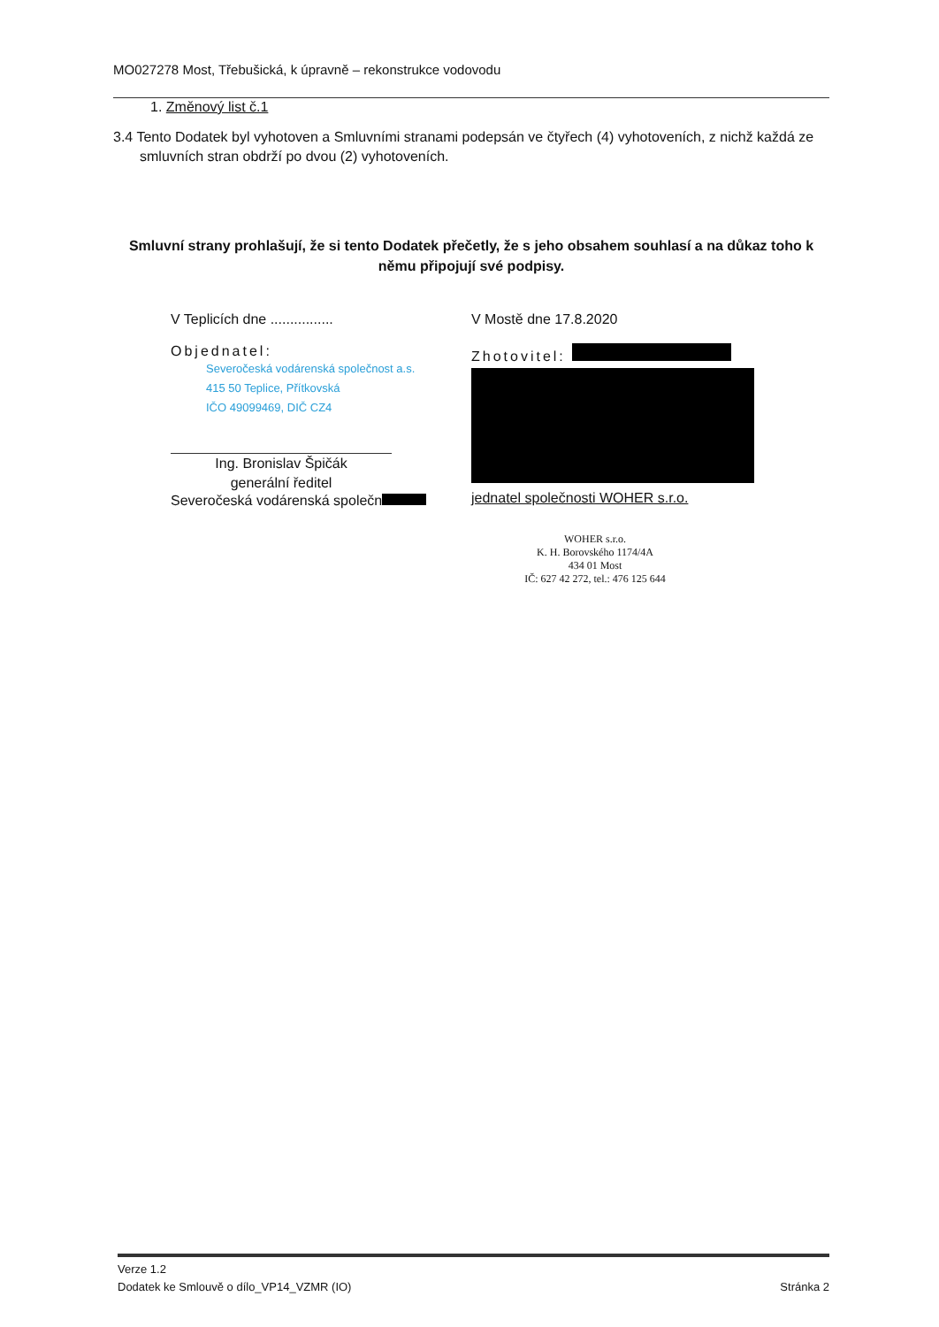MO027278 Most, Třebušická, k úpravně – rekonstrukce vodovodu
1. Změnový list č.1
3.4 Tento Dodatek byl vyhotoven a Smluvními stranami podepsán ve čtyřech (4) vyhotoveních, z nichž každá ze smluvních stran obdrží po dvou (2) vyhotoveních.
Smluvní strany prohlašují, že si tento Dodatek přečetly, že s jeho obsahem souhlasí a na důkaz toho k němu připojují své podpisy.
V Teplicích dne ................
Objednatel:
Severočeská vodárenská společnost a.s.
415 50 Teplice, Přítkovská
IČO 49099469, DIČ CZ4
Ing. Bronislav Špičák
generální ředitel
Severočeská vodárenská společn
V Mostě dne 17.8.2020
Zhotovitel:
jednatel společnosti WOHER s.r.o.
WOHER s.r.o.
K. H. Borovského 1174/4A
434 01 Most
IČ: 627 42 272, tel.: 476 125 644
Verze 1.2
Stránka 2 Dodatek ke Smlouvě o dílo_VP14_VZMR (IO)